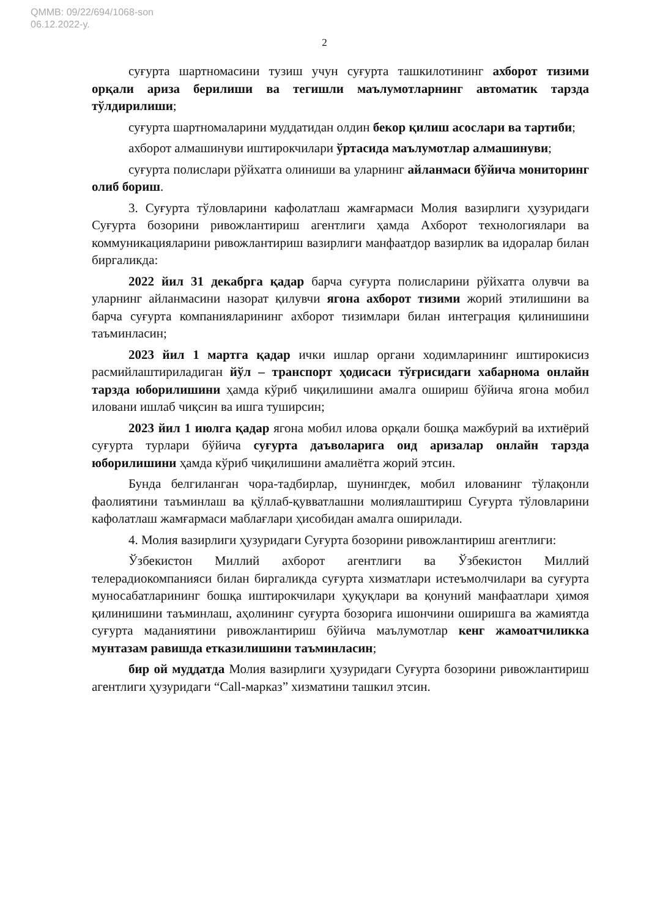QMMB: 09/22/694/1068-son
06.12.2022-y.
2
суғурта шартномасини тузиш учун суғурта ташкилотининг ахборот тизими орқали ариза берилиши ва тегишли маълумотларнинг автоматик тарзда тўлдирилиши;
суғурта шартномаларини муддатидан олдин бекор қилиш асослари ва тартиби;
ахборот алмашинуви иштирокчилари ўртасида маълумотлар алмашинуви;
суғурта полислари рўйхатга олиниши ва уларнинг айланмаси бўйича мониторинг олиб бориш.
3. Суғурта тўловларини кафолатлаш жамғармаси Молия вазирлиги ҳузуридаги Суғурта бозорини ривожлантириш агентлиги ҳамда Ахборот технологиялари ва коммуникацияларини ривожлантириш вазирлиги манфаатдор вазирлик ва идоралар билан биргаликда:
2022 йил 31 декабрга қадар барча суғурта полисларини рўйхатга олувчи ва уларнинг айланмасини назорат қилувчи ягона ахборот тизими жорий этилишини ва барча суғурта компанияларининг ахборот тизимлари билан интеграция қилинишини таъминласин;
2023 йил 1 мартга қадар ички ишлар органи ходимларининг иштирокисиз расмийлаштириладиган йўл – транспорт ҳодисаси тўғрисидаги хабарнома онлайн тарзда юборилишини ҳамда кўриб чиқилишини амалга ошириш бўйича ягона мобил иловани ишлаб чиқсин ва ишга туширсин;
2023 йил 1 июлга қадар ягона мобил илова орқали бошқа мажбурий ва ихтиёрий суғурта турлари бўйича суғурта даъволарига оид аризалар онлайн тарзда юборилишини ҳамда кўриб чиқилишини амалиётга жорий этсин.
Бунда белгиланган чора-тадбирлар, шунингдек, мобил илованинг тўлақонли фаолиятини таъминлаш ва қўллаб-қувватлашни молиялаштириш Суғурта тўловларини кафолатлаш жамғармаси маблағлари ҳисобидан амалга оширилади.
4. Молия вазирлиги ҳузуридаги Суғурта бозорини ривожлантириш агентлиги:
Ўзбекистон Миллий ахборот агентлиги ва Ўзбекистон Миллий телерадиокомпанияси билан биргаликда суғурта хизматлари истеъмолчилари ва суғурта муносабатларининг бошқа иштирокчилари ҳуқуқлари ва қонуний манфаатлари ҳимоя қилинишини таъминлаш, аҳолининг суғурта бозорига ишончини оширишга ва жамиятда суғурта маданиятини ривожлантириш бўйича маълумотлар кенг жамоатчиликка мунтазам равишда етказилишини таъминласин;
бир ой муддатда Молия вазирлиги ҳузуридаги Суғурта бозорини ривожлантириш агентлиги ҳузуридаги “Call-марказ” хизматини ташкил этсин.